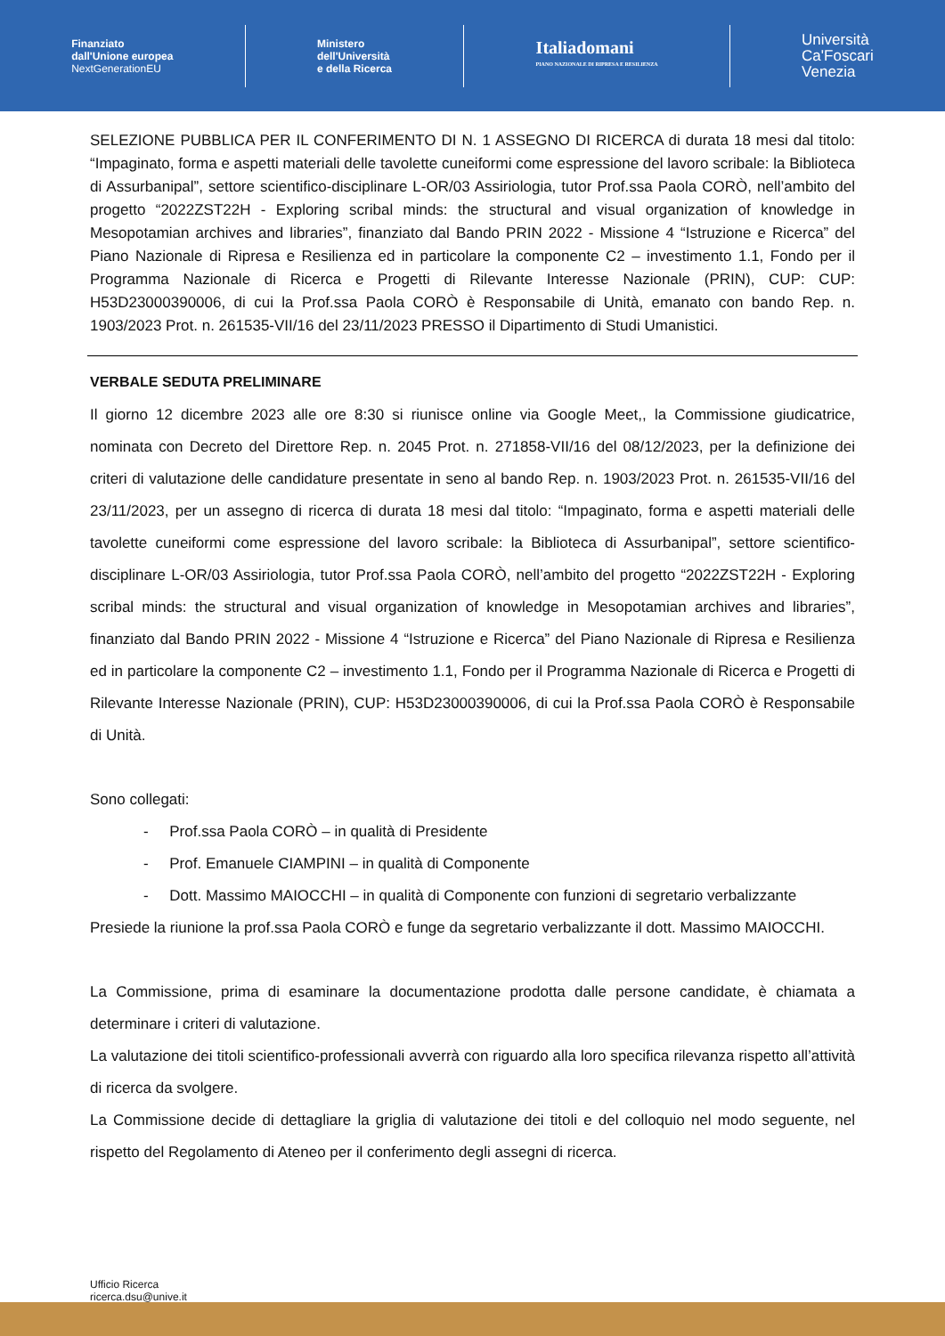Finanziato
dall'Unione europea
NextGenerationEU
Ministero
dell'Università
e della Ricerca
Italiadomani
PIANO NAZIONALE DI RIPRESA E RESILIENZA
Università
Ca'Foscari
Venezia
SELEZIONE PUBBLICA PER IL CONFERIMENTO DI N. 1 ASSEGNO DI RICERCA di durata 18 mesi dal titolo: “Impaginato, forma e aspetti materiali delle tavolette cuneiformi come espressione del lavoro scribale: la Biblioteca di Assurbanipal”, settore scientifico-disciplinare L-OR/03 Assiriologia, tutor Prof.ssa Paola CORÒ, nell’ambito del progetto “2022ZST22H - Exploring scribal minds: the structural and visual organization of knowledge in Mesopotamian archives and libraries”, finanziato dal Bando PRIN 2022 - Missione 4 “Istruzione e Ricerca” del Piano Nazionale di Ripresa e Resilienza ed in particolare la componente C2 – investimento 1.1, Fondo per il Programma Nazionale di Ricerca e Progetti di Rilevante Interesse Nazionale (PRIN), CUP: CUP: H53D23000390006, di cui la Prof.ssa Paola CORÒ è Responsabile di Unità, emanato con bando Rep. n. 1903/2023 Prot. n. 261535-VII/16 del 23/11/2023 PRESSO il Dipartimento di Studi Umanistici.
VERBALE SEDUTA PRELIMINARE
Il giorno 12 dicembre 2023 alle ore 8:30 si riunisce online via Google Meet,, la Commissione giudicatrice, nominata con Decreto del Direttore Rep. n. 2045 Prot. n. 271858-VII/16 del 08/12/2023, per la definizione dei criteri di valutazione delle candidature presentate in seno al bando Rep. n. 1903/2023 Prot. n. 261535-VII/16 del 23/11/2023, per un assegno di ricerca di durata 18 mesi dal titolo: “Impaginato, forma e aspetti materiali delle tavolette cuneiformi come espressione del lavoro scribale: la Biblioteca di Assurbanipal”, settore scientifico-disciplinare L-OR/03 Assiriologia, tutor Prof.ssa Paola CORÒ, nell’ambito del progetto “2022ZST22H - Exploring scribal minds: the structural and visual organization of knowledge in Mesopotamian archives and libraries”, finanziato dal Bando PRIN 2022 - Missione 4 “Istruzione e Ricerca” del Piano Nazionale di Ripresa e Resilienza ed in particolare la componente C2 – investimento 1.1, Fondo per il Programma Nazionale di Ricerca e Progetti di Rilevante Interesse Nazionale (PRIN), CUP: H53D23000390006, di cui la Prof.ssa Paola CORÒ è Responsabile di Unità.
Sono collegati:
- Prof.ssa Paola CORÒ – in qualità di Presidente
- Prof. Emanuele CIAMPINI – in qualità di Componente
- Dott. Massimo MAIOCCHI – in qualità di Componente con funzioni di segretario verbalizzante
Presiede la riunione la prof.ssa Paola CORÒ e funge da segretario verbalizzante il dott. Massimo MAIOCCHI.
La Commissione, prima di esaminare la documentazione prodotta dalle persone candidate, è chiamata a determinare i criteri di valutazione.
La valutazione dei titoli scientifico-professionali avverrà con riguardo alla loro specifica rilevanza rispetto all’attività di ricerca da svolgere.
La Commissione decide di dettagliare la griglia di valutazione dei titoli e del colloquio nel modo seguente, nel rispetto del Regolamento di Ateneo per il conferimento degli assegni di ricerca.
Ufficio Ricerca
ricerca.dsu@unive.it